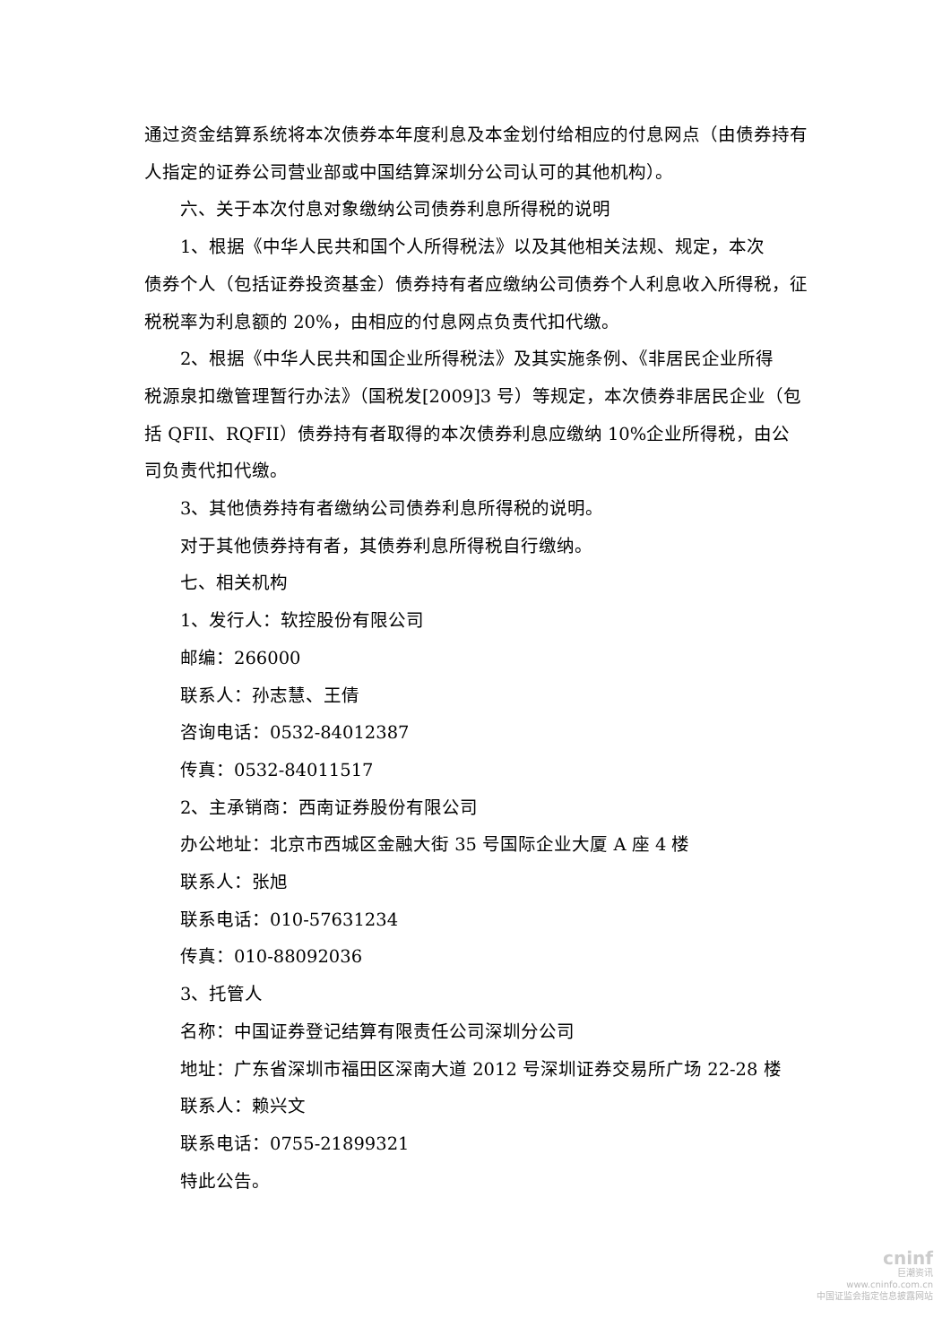通过资金结算系统将本次债券本年度利息及本金划付给相应的付息网点（由债券持有人指定的证券公司营业部或中国结算深圳分公司认可的其他机构）。
六、关于本次付息对象缴纳公司债券利息所得税的说明
1、根据《中华人民共和国个人所得税法》以及其他相关法规、规定，本次
债券个人（包括证券投资基金）债券持有者应缴纳公司债券个人利息收入所得税，征税税率为利息额的 20%，由相应的付息网点负责代扣代缴。
2、根据《中华人民共和国企业所得税法》及其实施条例、《非居民企业所得
税源泉扣缴管理暂行办法》（国税发[2009]3 号）等规定，本次债券非居民企业（包括 QFII、RQFII）债券持有者取得的本次债券利息应缴纳 10%企业所得税，由公司负责代扣代缴。
3、其他债券持有者缴纳公司债券利息所得税的说明。
对于其他债券持有者，其债券利息所得税自行缴纳。
七、相关机构
1、发行人：软控股份有限公司
邮编：266000
联系人：孙志慧、王倩
咨询电话：0532-84012387
传真：0532-84011517
2、主承销商：西南证券股份有限公司
办公地址：北京市西城区金融大街 35 号国际企业大厦 A 座 4 楼
联系人：张旭
联系电话：010-57631234
传真：010-88092036
3、托管人
名称：中国证券登记结算有限责任公司深圳分公司
地址：广东省深圳市福田区深南大道 2012 号深圳证券交易所广场 22-28 楼
联系人：赖兴文
联系电话：0755-21899321
特此公告。
cninf
巨潮资讯
www.cninfo.com.cn
中国证监会指定信息披露网站